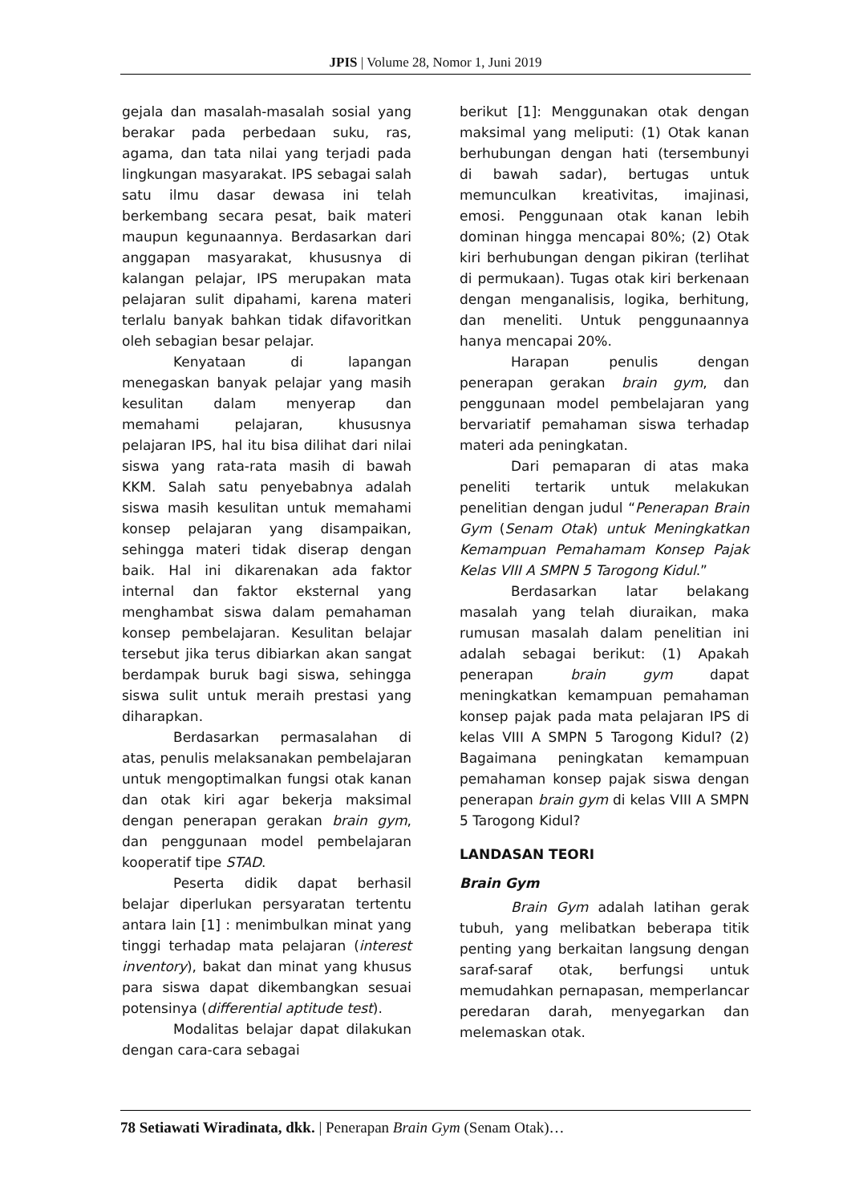JPIS | Volume 28, Nomor 1, Juni 2019
gejala dan masalah-masalah sosial yang berakar pada perbedaan suku, ras, agama, dan tata nilai yang terjadi pada lingkungan masyarakat. IPS sebagai salah satu ilmu dasar dewasa ini telah berkembang secara pesat, baik materi maupun kegunaannya. Berdasarkan dari anggapan masyarakat, khususnya di kalangan pelajar, IPS merupakan mata pelajaran sulit dipahami, karena materi terlalu banyak bahkan tidak difavoritkan oleh sebagian besar pelajar.
Kenyataan di lapangan menegaskan banyak pelajar yang masih kesulitan dalam menyerap dan memahami pelajaran, khususnya pelajaran IPS, hal itu bisa dilihat dari nilai siswa yang rata-rata masih di bawah KKM. Salah satu penyebabnya adalah siswa masih kesulitan untuk memahami konsep pelajaran yang disampaikan, sehingga materi tidak diserap dengan baik. Hal ini dikarenakan ada faktor internal dan faktor eksternal yang menghambat siswa dalam pemahaman konsep pembelajaran. Kesulitan belajar tersebut jika terus dibiarkan akan sangat berdampak buruk bagi siswa, sehingga siswa sulit untuk meraih prestasi yang diharapkan.
Berdasarkan permasalahan di atas, penulis melaksanakan pembelajaran untuk mengoptimalkan fungsi otak kanan dan otak kiri agar bekerja maksimal dengan penerapan gerakan brain gym, dan penggunaan model pembelajaran kooperatif tipe STAD.
Peserta didik dapat berhasil belajar diperlukan persyaratan tertentu antara lain [1] : menimbulkan minat yang tinggi terhadap mata pelajaran (interest inventory), bakat dan minat yang khusus para siswa dapat dikembangkan sesuai potensinya (differential aptitude test).
Modalitas belajar dapat dilakukan dengan cara-cara sebagai
berikut [1]: Menggunakan otak dengan maksimal yang meliputi: (1) Otak kanan berhubungan dengan hati (tersembunyi di bawah sadar), bertugas untuk memunculkan kreativitas, imajinasi, emosi. Penggunaan otak kanan lebih dominan hingga mencapai 80%; (2) Otak kiri berhubungan dengan pikiran (terlihat di permukaan). Tugas otak kiri berkenaan dengan menganalisis, logika, berhitung, dan meneliti. Untuk penggunaannya hanya mencapai 20%.
Harapan penulis dengan penerapan gerakan brain gym, dan penggunaan model pembelajaran yang bervariatif pemahaman siswa terhadap materi ada peningkatan.
Dari pemaparan di atas maka peneliti tertarik untuk melakukan penelitian dengan judul “Penerapan Brain Gym (Senam Otak) untuk Meningkatkan Kemampuan Pemahamam Konsep Pajak Kelas VIII A SMPN 5 Tarogong Kidul.”
Berdasarkan latar belakang masalah yang telah diuraikan, maka rumusan masalah dalam penelitian ini adalah sebagai berikut: (1) Apakah penerapan brain gym dapat meningkatkan kemampuan pemahaman konsep pajak pada mata pelajaran IPS di kelas VIII A SMPN 5 Tarogong Kidul? (2) Bagaimana peningkatan kemampuan pemahaman konsep pajak siswa dengan penerapan brain gym di kelas VIII A SMPN 5 Tarogong Kidul?
LANDASAN TEORI
Brain Gym
Brain Gym adalah latihan gerak tubuh, yang melibatkan beberapa titik penting yang berkaitan langsung dengan saraf-saraf otak, berfungsi untuk memudahkan pernapasan, memperlancar peredaran darah, menyegarkan dan melemaskan otak.
78 Setiawati Wiradinata, dkk. | Penerapan Brain Gym (Senam Otak)…